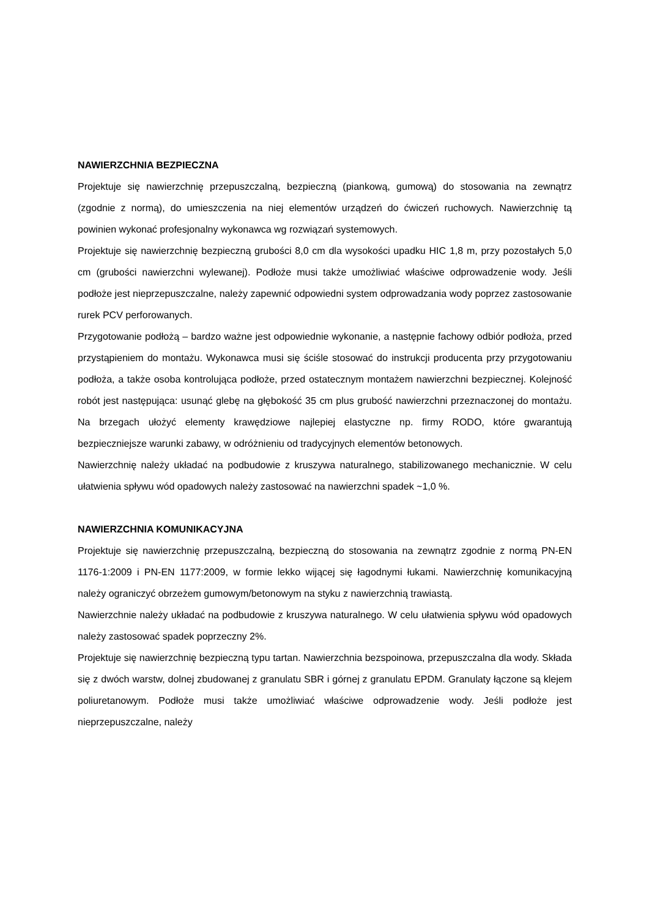NAWIERZCHNIA BEZPIECZNA
Projektuje się nawierzchnię przepuszczalną, bezpieczną (piankową, gumową) do stosowania na zewnątrz (zgodnie z normą), do umieszczenia na niej elementów urządzeń do ćwiczeń ruchowych. Nawierzchnię tą powinien wykonać profesjonalny wykonawca wg rozwiązań systemowych.
Projektuje się nawierzchnię bezpieczną grubości 8,0 cm dla wysokości upadku HIC 1,8 m, przy pozostałych 5,0 cm (grubości nawierzchni wylewanej). Podłoże musi także umożliwiać właściwe odprowadzenie wody. Jeśli podłoże jest nieprzepuszczalne, należy zapewnić odpowiedni system odprowadzania wody poprzez zastosowanie rurek PCV perforowanych.
Przygotowanie podłożą – bardzo ważne jest odpowiednie wykonanie, a następnie fachowy odbiór podłoża, przed przystąpieniem do montażu. Wykonawca musi się ściśle stosować do instrukcji producenta przy przygotowaniu podłoża, a także osoba kontrolująca podłoże, przed ostatecznym montażem nawierzchni bezpiecznej. Kolejność robót jest następująca: usunąć glebę na głębokość 35 cm plus grubość nawierzchni przeznaczonej do montażu. Na brzegach ułożyć elementy krawędziowe najlepiej elastyczne np. firmy RODO, które gwarantują bezpieczniejsze warunki zabawy, w odróżnieniu od tradycyjnych elementów betonowych.
Nawierzchnię należy układać na podbudowie z kruszywa naturalnego, stabilizowanego mechanicznie. W celu ułatwienia spływu wód opadowych należy zastosować na nawierzchni spadek ~1,0 %.
NAWIERZCHNIA KOMUNIKACYJNA
Projektuje się nawierzchnię przepuszczalną, bezpieczną do stosowania na zewnątrz zgodnie z normą PN-EN 1176-1:2009 i PN-EN 1177:2009, w formie lekko wijącej się łagodnymi łukami. Nawierzchnię komunikacyjną należy ograniczyć obrzeżem gumowym/betonowym na styku z nawierzchnią trawiastą.
Nawierzchnie należy układać na podbudowie z kruszywa naturalnego. W celu ułatwienia spływu wód opadowych należy zastosować spadek poprzeczny 2%.
Projektuje się nawierzchnię bezpieczną typu tartan. Nawierzchnia bezspoinowa, przepuszczalna dla wody. Składa się z dwóch warstw, dolnej zbudowanej z granulatu SBR i górnej z granulatu EPDM. Granulaty łączone są klejem poliuretanowym. Podłoże musi także umożliwiać właściwe odprowadzenie wody. Jeśli podłoże jest nieprzepuszczalne, należy